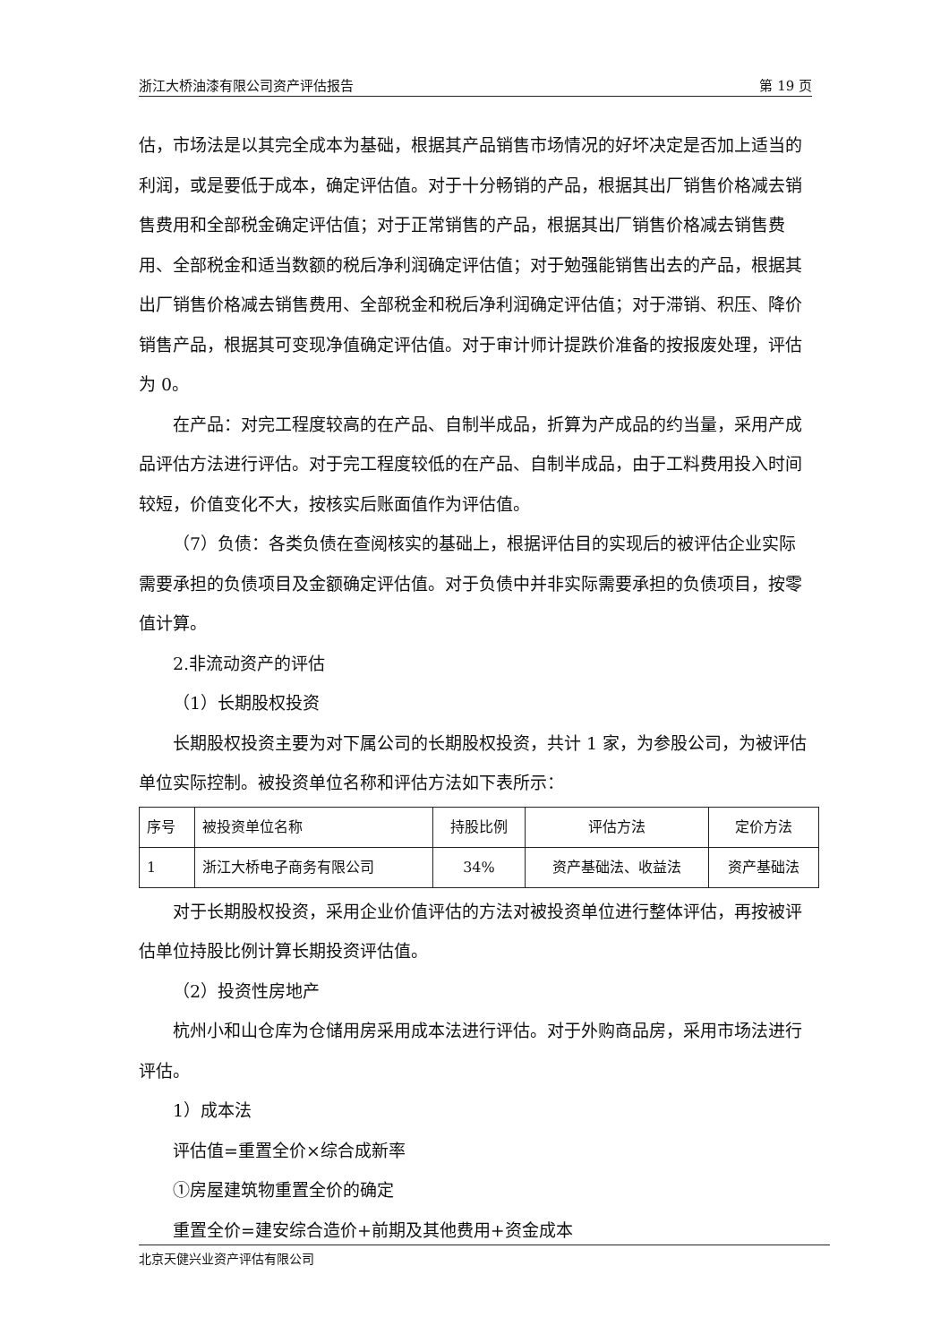浙江大桥油漆有限公司资产评估报告 第 19 页
估，市场法是以其完全成本为基础，根据其产品销售市场情况的好坏决定是否加上适当的利润，或是要低于成本，确定评估值。对于十分畅销的产品，根据其出厂销售价格减去销售费用和全部税金确定评估值；对于正常销售的产品，根据其出厂销售价格减去销售费用、全部税金和适当数额的税后净利润确定评估值；对于勉强能销售出去的产品，根据其出厂销售价格减去销售费用、全部税金和税后净利润确定评估值；对于滞销、积压、降价销售产品，根据其可变现净值确定评估值。对于审计师计提跌价准备的按报废处理，评估为 0。
在产品：对完工程度较高的在产品、自制半成品，折算为产成品的约当量，采用产成品评估方法进行评估。对于完工程度较低的在产品、自制半成品，由于工料费用投入时间较短，价值变化不大，按核实后账面值作为评估值。
（7）负债：各类负债在查阅核实的基础上，根据评估目的实现后的被评估企业实际需要承担的负债项目及金额确定评估值。对于负债中并非实际需要承担的负债项目，按零值计算。
2.非流动资产的评估
（1）长期股权投资
长期股权投资主要为对下属公司的长期股权投资，共计 1 家，为参股公司，为被评估单位实际控制。被投资单位名称和评估方法如下表所示：
| 序号 | 被投资单位名称 | 持股比例 | 评估方法 | 定价方法 |
| 1 | 浙江大桥电子商务有限公司 | 34% | 资产基础法、收益法 | 资产基础法 |
对于长期股权投资，采用企业价值评估的方法对被投资单位进行整体评估，再按被评估单位持股比例计算长期投资评估值。
（2）投资性房地产
杭州小和山仓库为仓储用房采用成本法进行评估。对于外购商品房，采用市场法进行评估。
1）成本法
评估值=重置全价×综合成新率
①房屋建筑物重置全价的确定
重置全价=建安综合造价+前期及其他费用+资金成本
北京天健兴业资产评估有限公司